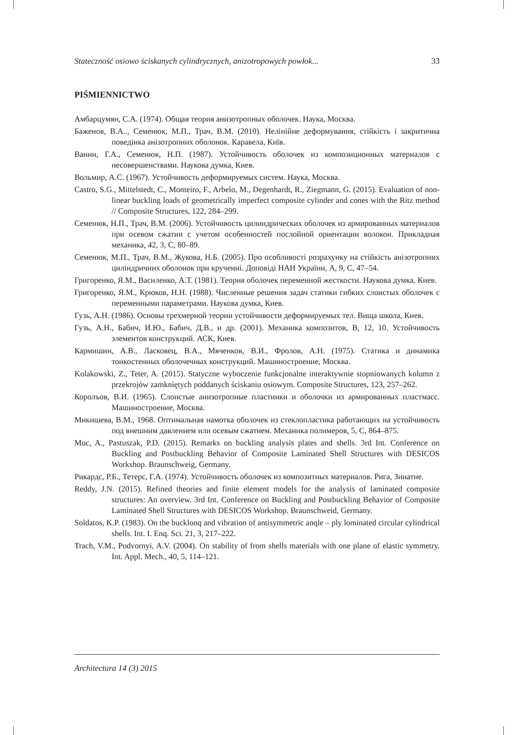Stateczność osiowo ściskanych cylindrycznych, anizotropowych powłok... 33
PIŚMIENNICTWO
Амбарцумян, С.А. (1974). Общая теория анизотропных оболочек. Наука, Москва.
Баженов, В.А.., Семенюк, М.П., Трач, В.М. (2010). Нелінійне деформування, стійкість і закритична поведінка анізотропних оболонок. Каравела, Київ.
Ванин, Г.А., Семенюк, Н.П. (1987). Устойчивость оболочек из композиционных материалов с несовершенствами. Наукова думка, Киев.
Вольмир, А.С. (1967). Устойчивость деформируемых систем. Наука, Москва.
Castro, S.G., Mittelstedt, C., Monteiro, F., Arbelo, M., Degenhardt, R., Ziegmann, G. (2015). Evaluation of non-linear buckling loads of geometrically imperfect composite cylinder and cones with the Ritz method // Composite Structures, 122, 284–299.
Семенюк, Н.П., Трач, В.М. (2006). Устойчивость цилиндрических оболочек из армированных материалов при осевом сжатии с учетом особенностей послойной ориентации волокон. Прикладная механика, 42, 3, С, 80–89.
Семенюк, М.П., Трач, В.М., Жукова, Н.Б. (2005). Про особливості розрахунку на стійкість анізотропних циліндричних оболонок при крученні. Доповіді НАН України, А, 9, С, 47–54.
Григоренко, Я.М., Василенко, А.Т. (1981). Теория оболочек переменной жесткости. Наукова думка, Киев.
Григоренко, Я.М., Крюков, Н.Н. (1988). Численные решения задач статики гибких слоистых оболочек с переменными параметрами. Наукова думка, Киев.
Гузь, А.Н. (1986). Основы трехмерной теории устойчивости деформируемых тел. Вища школа, Киев.
Гузь, А.Н., Бабич, И.Ю., Бабич, Д.В., и др. (2001). Механика композитов, В, 12, 10. Устойчивость элементов конструкций. АСК, Киев.
Кармишин, А.В., Ласковец, В.А., Мяченков, В.И., Фролов, А.Н. (1975). Статика и динамика тонкостенных оболочечных конструкций. Машиностроение, Москва.
Kolakowski, Z., Teter, A. (2015). Statyczne wyboczenie funkcjonalne interaktywnie stopniowanych kolumn z przekrojów zamkniętych poddanych ściskaniu osiowym. Composite Structures, 123, 257–262.
Королъов, В.И. (1965). Слоистые анизотропные пластинки и оболочки из армированных пластмасс. Машиностроение, Москва.
Микишева, В.М., 1968. Оптимальная намотка оболочек из стеклопластика работающих на устойчивость под внешним давлением или осевым сжатием. Механика полимеров, 5, С, 864–875.
Muc, A., Pastuszak, P.D. (2015). Remarks on buckling analysis plates and shells. 3rd Int. Conference on Buckling and Postbuckling Behavior of Composite Laminated Shell Structures with DESICOS Workshop. Braunschweig, Germany.
Рикардс, Р.Б., Тетерс, Г.А. (1974). Устойчивость оболочек из композитных материалов. Рига, Зинатне.
Reddy, J.N. (2015). Refined theories and finite element models for the analysis of laminated composite structures: An overview. 3rd Int. Conference on Buckling and Postbuckling Behavior of Composite Laminated Shell Structures with DESICOS Workshop. Braunschweid, Germany.
Soldatos, K.P. (1983). On the bucklonq and vibration of antisymmetric anqle – ply lominated circular cylindrical shells. Int. I. Enq. Sci. 21, 3, 217–222.
Trach, V.M., Podvornyi, A.V. (2004). On stability of from shells materials with one plane of elastic symmetry. Int. Appl. Mech., 40, 5, 114–121.
Architectura 14 (3) 2015